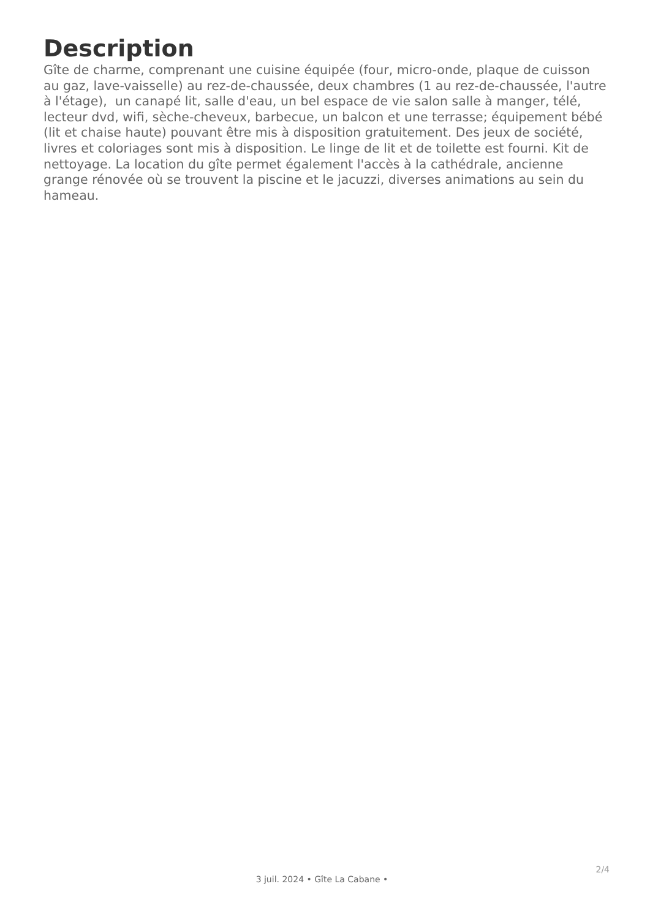Description
Gîte de charme, comprenant une cuisine équipée (four, micro-onde, plaque de cuisson au gaz, lave-vaisselle) au rez-de-chaussée, deux chambres (1 au rez-de-chaussée, l'autre à l'étage), un canapé lit, salle d'eau, un bel espace de vie salon salle à manger, télé, lecteur dvd, wifi, sèche-cheveux, barbecue, un balcon et une terrasse; équipement bébé (lit et chaise haute) pouvant être mis à disposition gratuitement. Des jeux de société, livres et coloriages sont mis à disposition. Le linge de lit et de toilette est fourni. Kit de nettoyage. La location du gîte permet également l'accès à la cathédrale, ancienne grange rénovée où se trouvent la piscine et le jacuzzi, diverses animations au sein du hameau.
2/4
3 juil. 2024 • Gîte La Cabane •